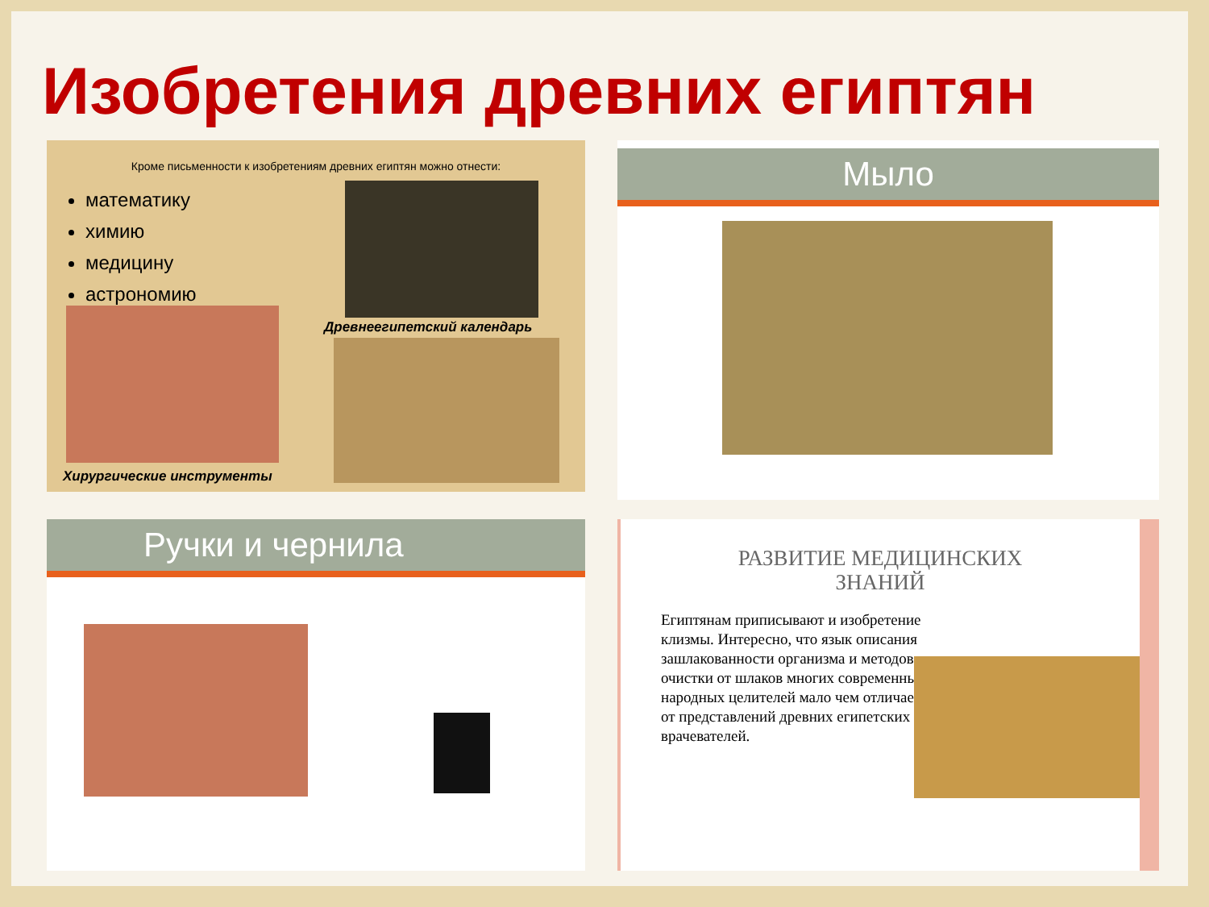Изобретения древних египтян
Кроме письменности к изобретениям древних египтян можно отнести:
математику
химию
медицину
астрономию
Древнеегипетский календарь
Хирургические инструменты
Мыло
Ручки и чернила
РАЗВИТИЕ МЕДИЦИНСКИХ ЗНАНИЙ
Египтянам приписывают и изобретение клизмы. Интересно, что язык описания зашлакованности организма и методов очистки от шлаков многих современных народных целителей мало чем отличается от представлений древних египетских врачевателей.